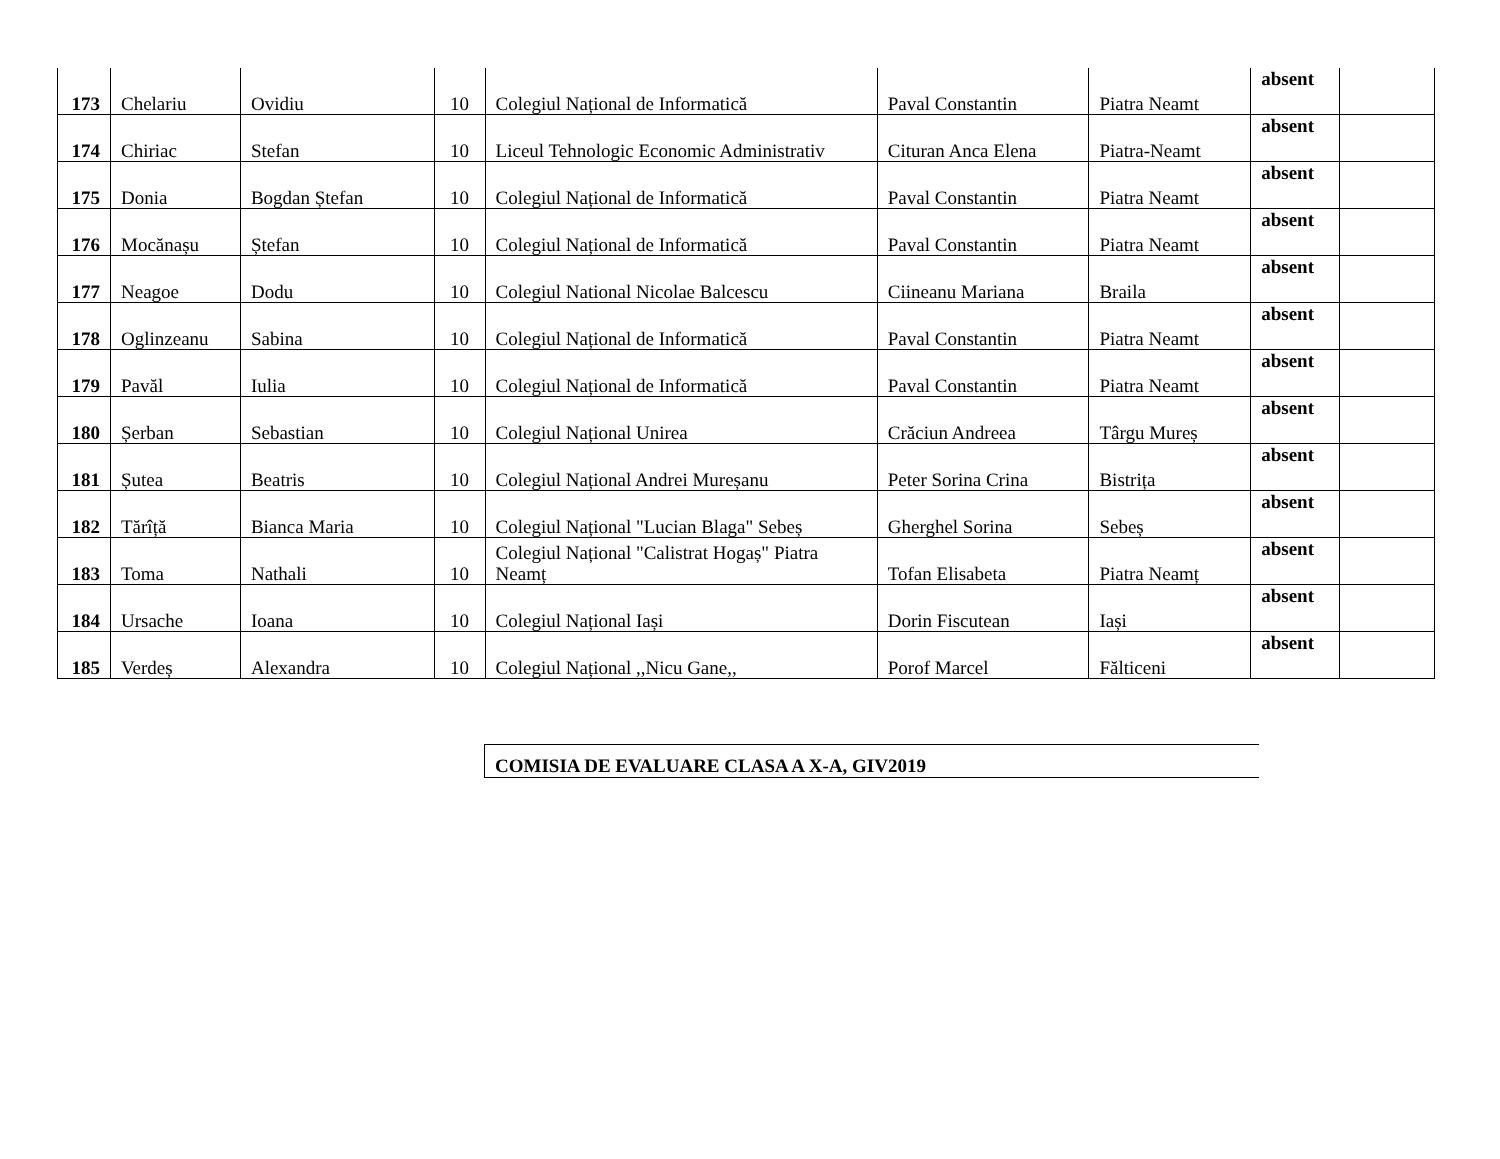| 173 | Chelariu | Ovidiu | 10 | Colegiul Național de Informatică | Paval Constantin | Piatra Neamt | absent | |
| 174 | Chiriac | Stefan | 10 | Liceul Tehnologic Economic Administrativ | Cituran Anca Elena | Piatra-Neamt | absent | |
| 175 | Donia | Bogdan Ștefan | 10 | Colegiul Național de Informatică | Paval Constantin | Piatra Neamt | absent | |
| 176 | Mocănașu | Ștefan | 10 | Colegiul Național de Informatică | Paval Constantin | Piatra Neamt | absent | |
| 177 | Neagoe | Dodu | 10 | Colegiul National Nicolae Balcescu | Ciineanu Mariana | Braila | absent | |
| 178 | Oglinzeanu | Sabina | 10 | Colegiul Național de Informatică | Paval Constantin | Piatra Neamt | absent | |
| 179 | Pavăl | Iulia | 10 | Colegiul Național de Informatică | Paval Constantin | Piatra Neamt | absent | |
| 180 | Șerban | Sebastian | 10 | Colegiul Național Unirea | Crăciun Andreea | Târgu Mureș | absent | |
| 181 | Șutea | Beatris | 10 | Colegiul Național Andrei Mureșanu | Peter Sorina Crina | Bistrița | absent | |
| 182 | Tărîță | Bianca Maria | 10 | Colegiul Național "Lucian Blaga" Sebeș | Gherghel Sorina | Sebeș | absent | |
| 183 | Toma | Nathali | 10 | Colegiul Național "Calistrat Hogaș" Piatra Neamț | Tofan Elisabeta | Piatra Neamț | absent | |
| 184 | Ursache | Ioana | 10 | Colegiul Național Iași | Dorin Fiscutean | Iași | absent | |
| 185 | Verdeș | Alexandra | 10 | Colegiul Național ,,Nicu Gane,, | Porof Marcel | Fălticeni | absent | |
COMISIA DE EVALUARE CLASA A X-A, GIV2019